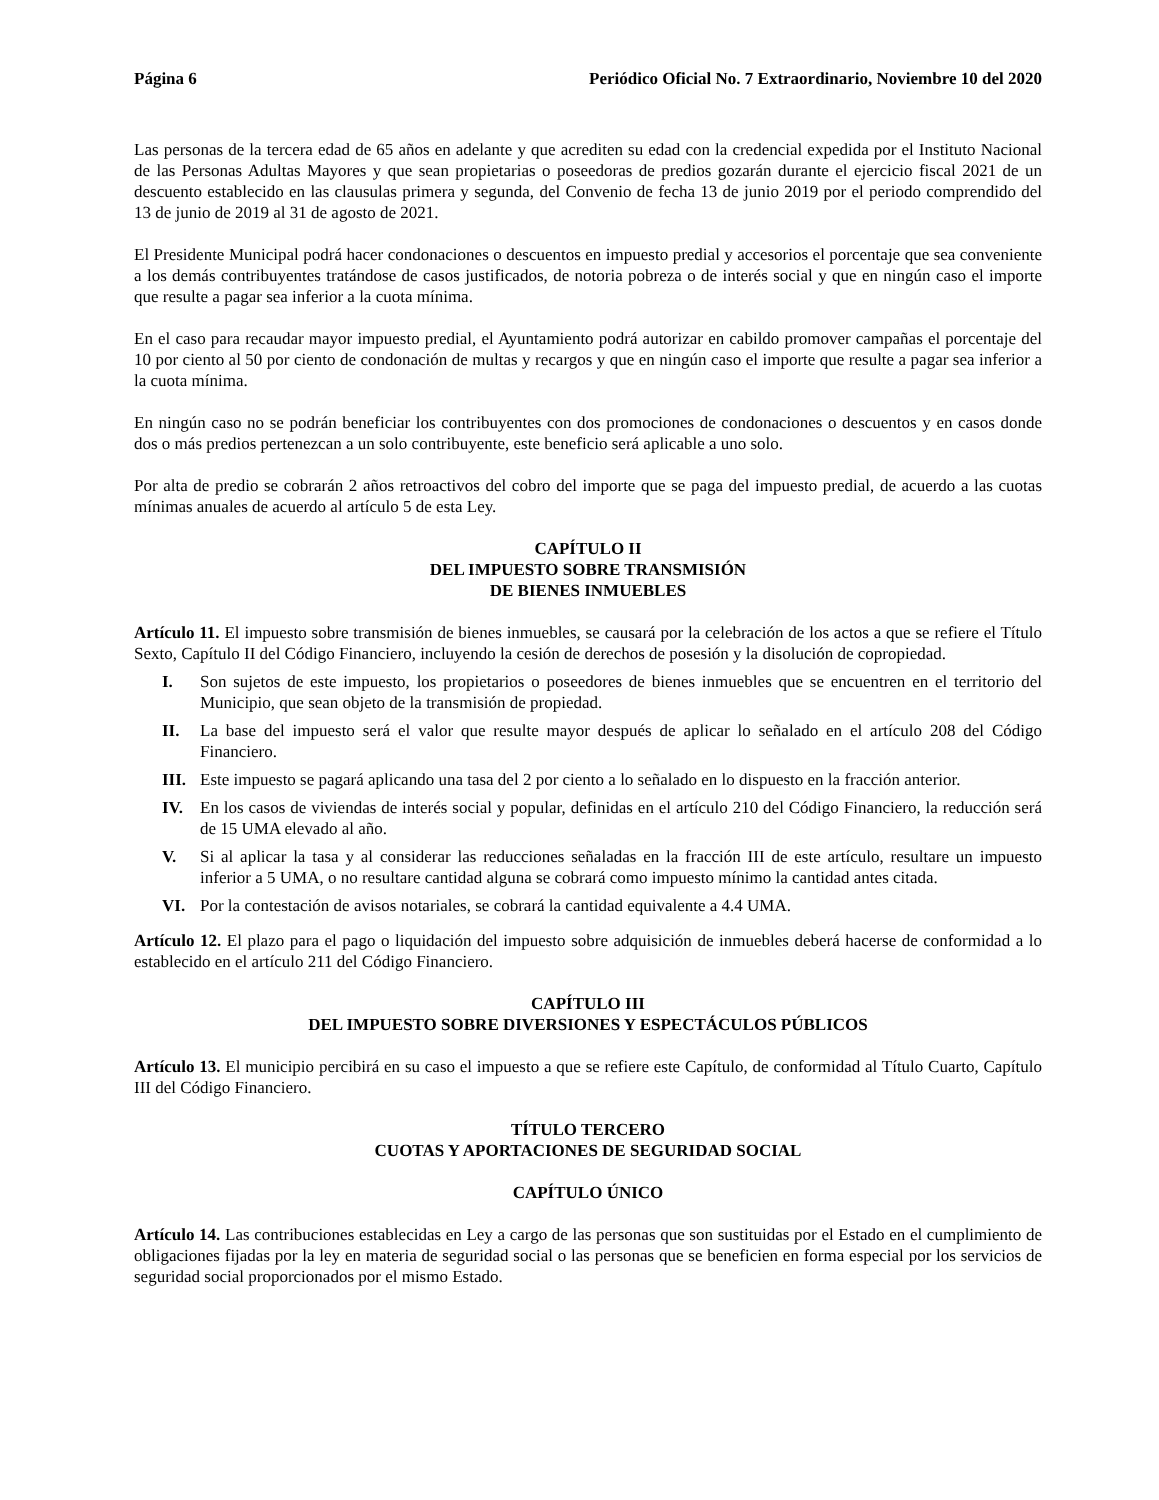Página 6 Periódico Oficial No. 7 Extraordinario, Noviembre 10 del 2020
Las personas de la tercera edad de 65 años en adelante y que acrediten su edad con la credencial expedida por el Instituto Nacional de las Personas Adultas Mayores y que sean propietarias o poseedoras de predios gozarán durante el ejercicio fiscal 2021 de un descuento establecido en las clausulas primera y segunda, del Convenio de fecha 13 de junio 2019 por el periodo comprendido del 13 de junio de 2019 al 31 de agosto de 2021.
El Presidente Municipal podrá hacer condonaciones o descuentos en impuesto predial y accesorios el porcentaje que sea conveniente a los demás contribuyentes tratándose de casos justificados, de notoria pobreza o de interés social y que en ningún caso el importe que resulte a pagar sea inferior a la cuota mínima.
En el caso para recaudar mayor impuesto predial, el Ayuntamiento podrá autorizar en cabildo promover campañas el porcentaje del 10 por ciento al 50 por ciento de condonación de multas y recargos y que en ningún caso el importe que resulte a pagar sea inferior a la cuota mínima.
En ningún caso no se podrán beneficiar los contribuyentes con dos promociones de condonaciones o descuentos y en casos donde dos o más predios pertenezcan a un solo contribuyente, este beneficio será aplicable a uno solo.
Por alta de predio se cobrarán 2 años retroactivos del cobro del importe que se paga del impuesto predial, de acuerdo a las cuotas mínimas anuales de acuerdo al artículo 5 de esta Ley.
CAPÍTULO II
DEL IMPUESTO SOBRE TRANSMISIÓN
DE BIENES INMUEBLES
Artículo 11. El impuesto sobre transmisión de bienes inmuebles, se causará por la celebración de los actos a que se refiere el Título Sexto, Capítulo II del Código Financiero, incluyendo la cesión de derechos de posesión y la disolución de copropiedad.
I. Son sujetos de este impuesto, los propietarios o poseedores de bienes inmuebles que se encuentren en el territorio del Municipio, que sean objeto de la transmisión de propiedad.
II. La base del impuesto será el valor que resulte mayor después de aplicar lo señalado en el artículo 208 del Código Financiero.
III. Este impuesto se pagará aplicando una tasa del 2 por ciento a lo señalado en lo dispuesto en la fracción anterior.
IV. En los casos de viviendas de interés social y popular, definidas en el artículo 210 del Código Financiero, la reducción será de 15 UMA elevado al año.
V. Si al aplicar la tasa y al considerar las reducciones señaladas en la fracción III de este artículo, resultare un impuesto inferior a 5 UMA, o no resultare cantidad alguna se cobrará como impuesto mínimo la cantidad antes citada.
VI. Por la contestación de avisos notariales, se cobrará la cantidad equivalente a 4.4 UMA.
Artículo 12. El plazo para el pago o liquidación del impuesto sobre adquisición de inmuebles deberá hacerse de conformidad a lo establecido en el artículo 211 del Código Financiero.
CAPÍTULO III
DEL IMPUESTO SOBRE DIVERSIONES Y ESPECTÁCULOS PÚBLICOS
Artículo 13. El municipio percibirá en su caso el impuesto a que se refiere este Capítulo, de conformidad al Título Cuarto, Capítulo III del Código Financiero.
TÍTULO TERCERO
CUOTAS Y APORTACIONES DE SEGURIDAD SOCIAL
CAPÍTULO ÚNICO
Artículo 14. Las contribuciones establecidas en Ley a cargo de las personas que son sustituidas por el Estado en el cumplimiento de obligaciones fijadas por la ley en materia de seguridad social o las personas que se beneficien en forma especial por los servicios de seguridad social proporcionados por el mismo Estado.